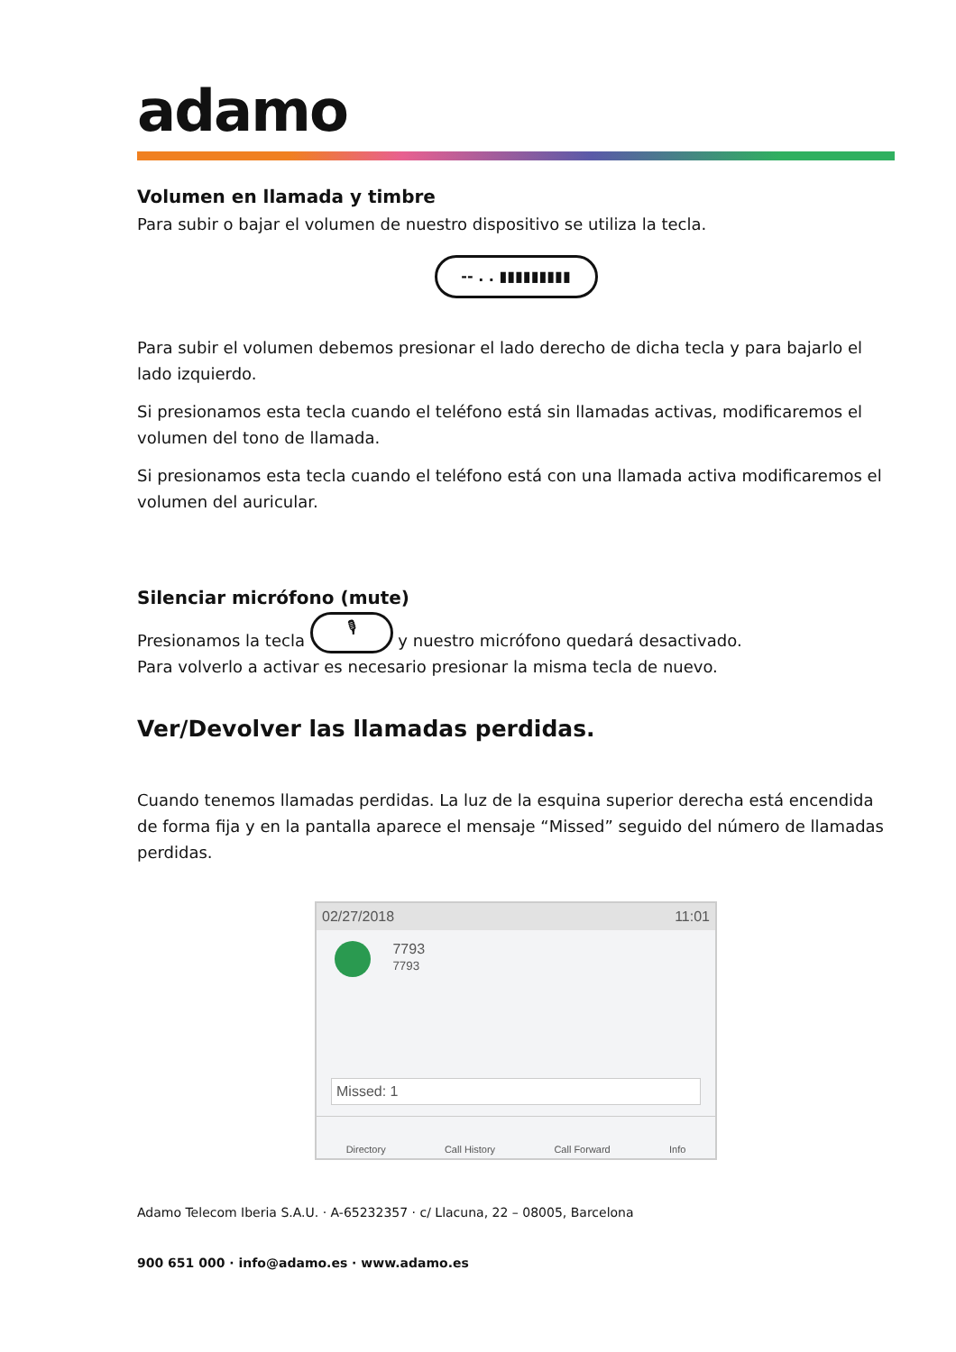adamo
Volumen en llamada y timbre
Para subir o bajar el volumen de nuestro dispositivo se utiliza la tecla.
-- . . ▮▮▮▮▮▮▮▮▮
Para subir el volumen debemos presionar el lado derecho de dicha tecla y para bajarlo el lado izquierdo.
Si presionamos esta tecla cuando el teléfono está sin llamadas activas, modificaremos el volumen del tono de llamada.
Si presionamos esta tecla cuando el teléfono está con una llamada activa modificaremos el volumen del auricular.
Silenciar micrófono (mute)
Presionamos la tecla 🎙 y nuestro micrófono quedará desactivado.
Para volverlo a activar es necesario presionar la misma tecla de nuevo.
Ver/Devolver las llamadas perdidas.
Cuando tenemos llamadas perdidas. La luz de la esquina superior derecha está encendida de forma fija y en la pantalla aparece el mensaje “Missed” seguido del número de llamadas perdidas.
02/27/2018 11:01
7793
7793
Missed: 1
Directory Call History Call Forward Info
Adamo Telecom Iberia S.A.U. · A-65232357 · c/ Llacuna, 22 – 08005, Barcelona
900 651 000 · info@adamo.es · www.adamo.es